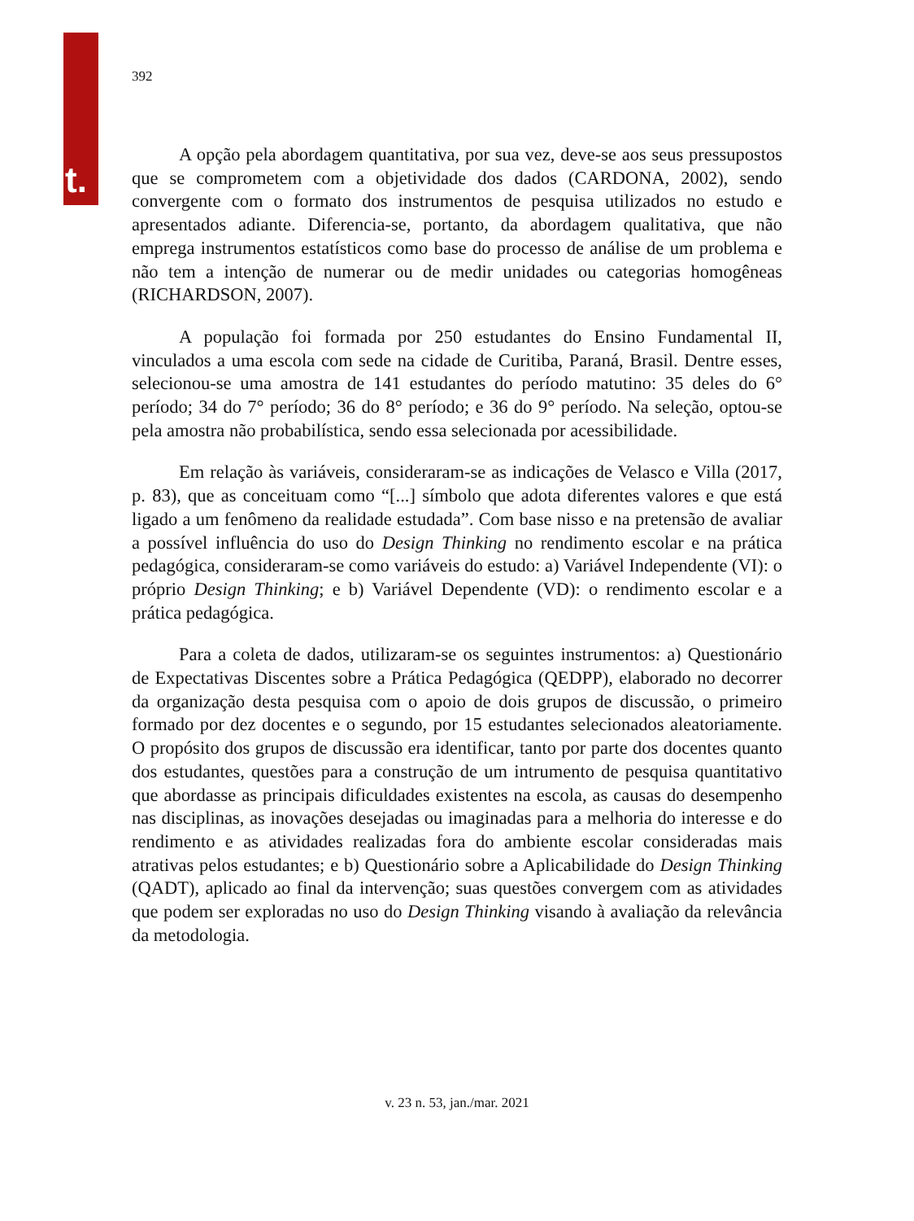t.
392
A opção pela abordagem quantitativa, por sua vez, deve-se aos seus pressupostos que se comprometem com a objetividade dos dados (CARDONA, 2002), sendo convergente com o formato dos instrumentos de pesquisa utilizados no estudo e apresentados adiante. Diferencia-se, portanto, da abordagem qualitativa, que não emprega instrumentos estatísticos como base do processo de análise de um problema e não tem a intenção de numerar ou de medir unidades ou categorias homogêneas (RICHARDSON, 2007).
A população foi formada por 250 estudantes do Ensino Fundamental II, vinculados a uma escola com sede na cidade de Curitiba, Paraná, Brasil. Dentre esses, selecionou-se uma amostra de 141 estudantes do período matutino: 35 deles do 6° período; 34 do 7° período; 36 do 8° período; e 36 do 9° período. Na seleção, optou-se pela amostra não probabilística, sendo essa selecionada por acessibilidade.
Em relação às variáveis, consideraram-se as indicações de Velasco e Villa (2017, p. 83), que as conceituam como “[...] símbolo que adota diferentes valores e que está ligado a um fenômeno da realidade estudada”. Com base nisso e na pretensão de avaliar a possível influência do uso do Design Thinking no rendimento escolar e na prática pedagógica, consideraram-se como variáveis do estudo: a) Variável Independente (VI): o próprio Design Thinking; e b) Variável Dependente (VD): o rendimento escolar e a prática pedagógica.
Para a coleta de dados, utilizaram-se os seguintes instrumentos: a) Questionário de Expectativas Discentes sobre a Prática Pedagógica (QEDPP), elaborado no decorrer da organização desta pesquisa com o apoio de dois grupos de discussão, o primeiro formado por dez docentes e o segundo, por 15 estudantes selecionados aleatoriamente. O propósito dos grupos de discussão era identificar, tanto por parte dos docentes quanto dos estudantes, questões para a construção de um intrumento de pesquisa quantitativo que abordasse as principais dificuldades existentes na escola, as causas do desempenho nas disciplinas, as inovações desejadas ou imaginadas para a melhoria do interesse e do rendimento e as atividades realizadas fora do ambiente escolar consideradas mais atrativas pelos estudantes; e b) Questionário sobre a Aplicabilidade do Design Thinking (QADT), aplicado ao final da intervenção; suas questões convergem com as atividades que podem ser exploradas no uso do Design Thinking visando à avaliação da relevância da metodologia.
v. 23 n. 53, jan./mar. 2021